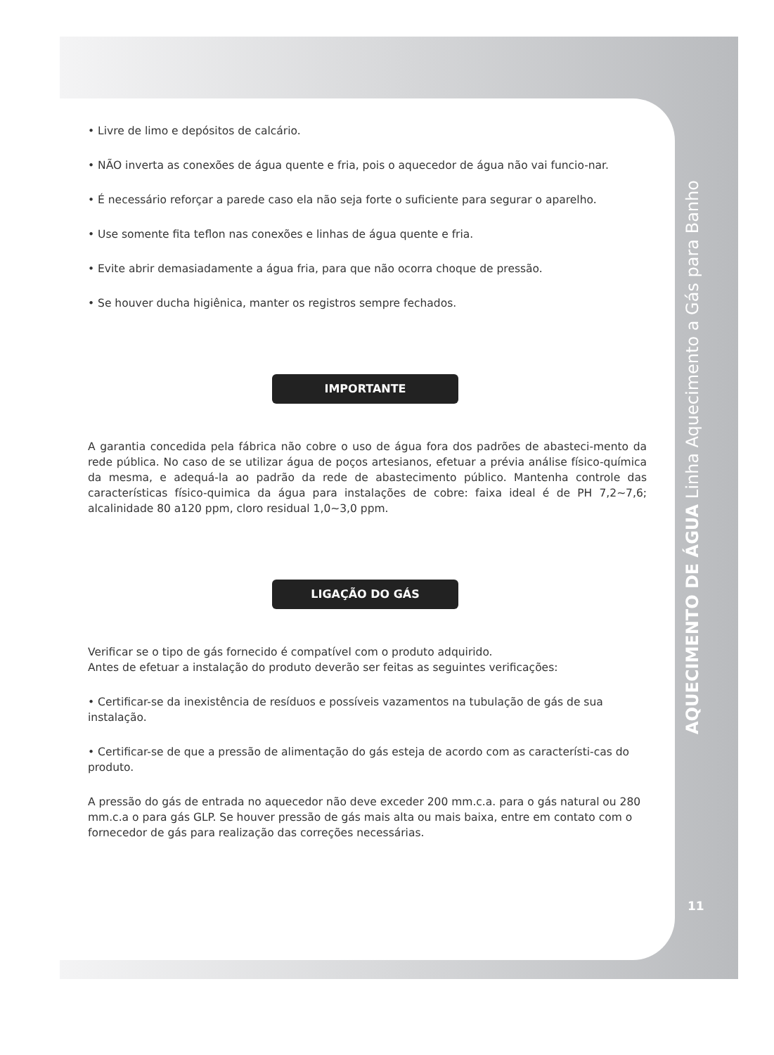• Livre de limo e depósitos de calcário.
• NÃO inverta as conexões de água quente e fria, pois o aquecedor de água não vai funcio-nar.
• É necessário reforçar a parede caso ela não seja forte o suficiente para segurar o aparelho.
• Use somente fita teflon nas conexões e linhas de água quente e fria.
• Evite abrir demasiadamente a água fria, para que não ocorra choque de pressão.
• Se houver ducha higiênica, manter os registros sempre fechados.
IMPORTANTE
A garantia concedida pela fábrica não cobre o uso de água fora dos padrões de abasteci-mento da rede pública. No caso de se utilizar água de poços artesianos, efetuar a prévia análise físico-química da mesma, e adequá-la ao padrão da rede de abastecimento público. Mantenha controle das características físico-quimica da água para instalações de cobre: faixa ideal é de PH 7,2~7,6; alcalinidade 80 a120 ppm, cloro residual 1,0~3,0 ppm.
LIGAÇÃO DO GÁS
Verificar se o tipo de gás fornecido é compatível com o produto adquirido.
Antes de efetuar a instalação do produto deverão ser feitas as seguintes verificações:
• Certificar-se da inexistência de resíduos e possíveis vazamentos na tubulação de gás de sua instalação.
• Certificar-se de que a pressão de alimentação do gás esteja de acordo com as característi-cas do produto.
A pressão do gás de entrada no aquecedor não deve exceder 200 mm.c.a. para o gás natural ou 280 mm.c.a o para gás GLP. Se houver pressão de gás mais alta ou mais baixa, entre em contato com o fornecedor de gás para realização das correções necessárias.
AQUECIMENTO DE ÁGUA Linha Aquecimento a Gás para Banho
11